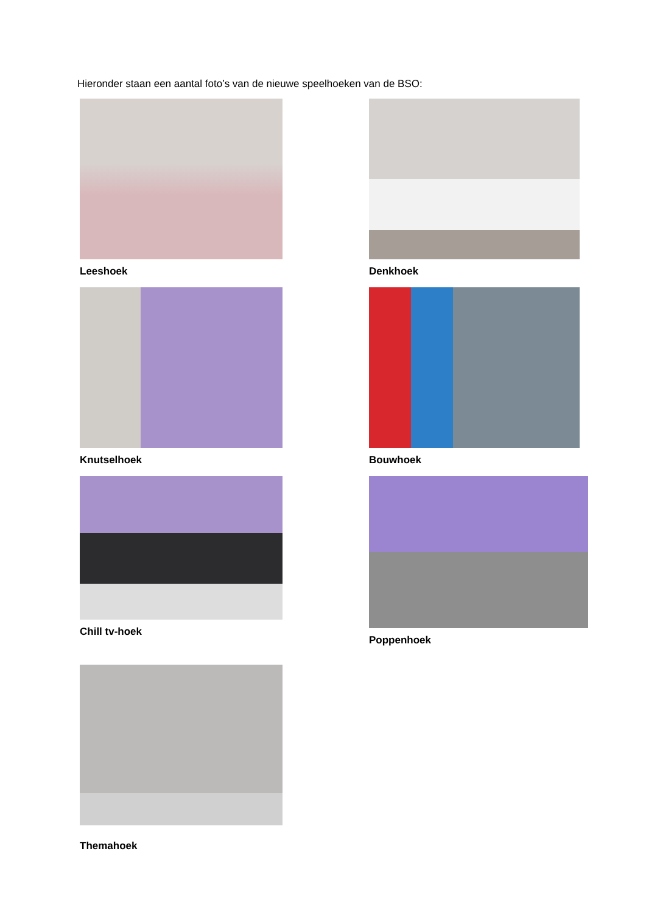Hieronder staan een aantal foto’s van de nieuwe speelhoeken van de BSO:
Leeshoek
Denkhoek
Knutselhoek
Bouwhoek
Chill tv-hoek
Poppenhoek
Themahoek